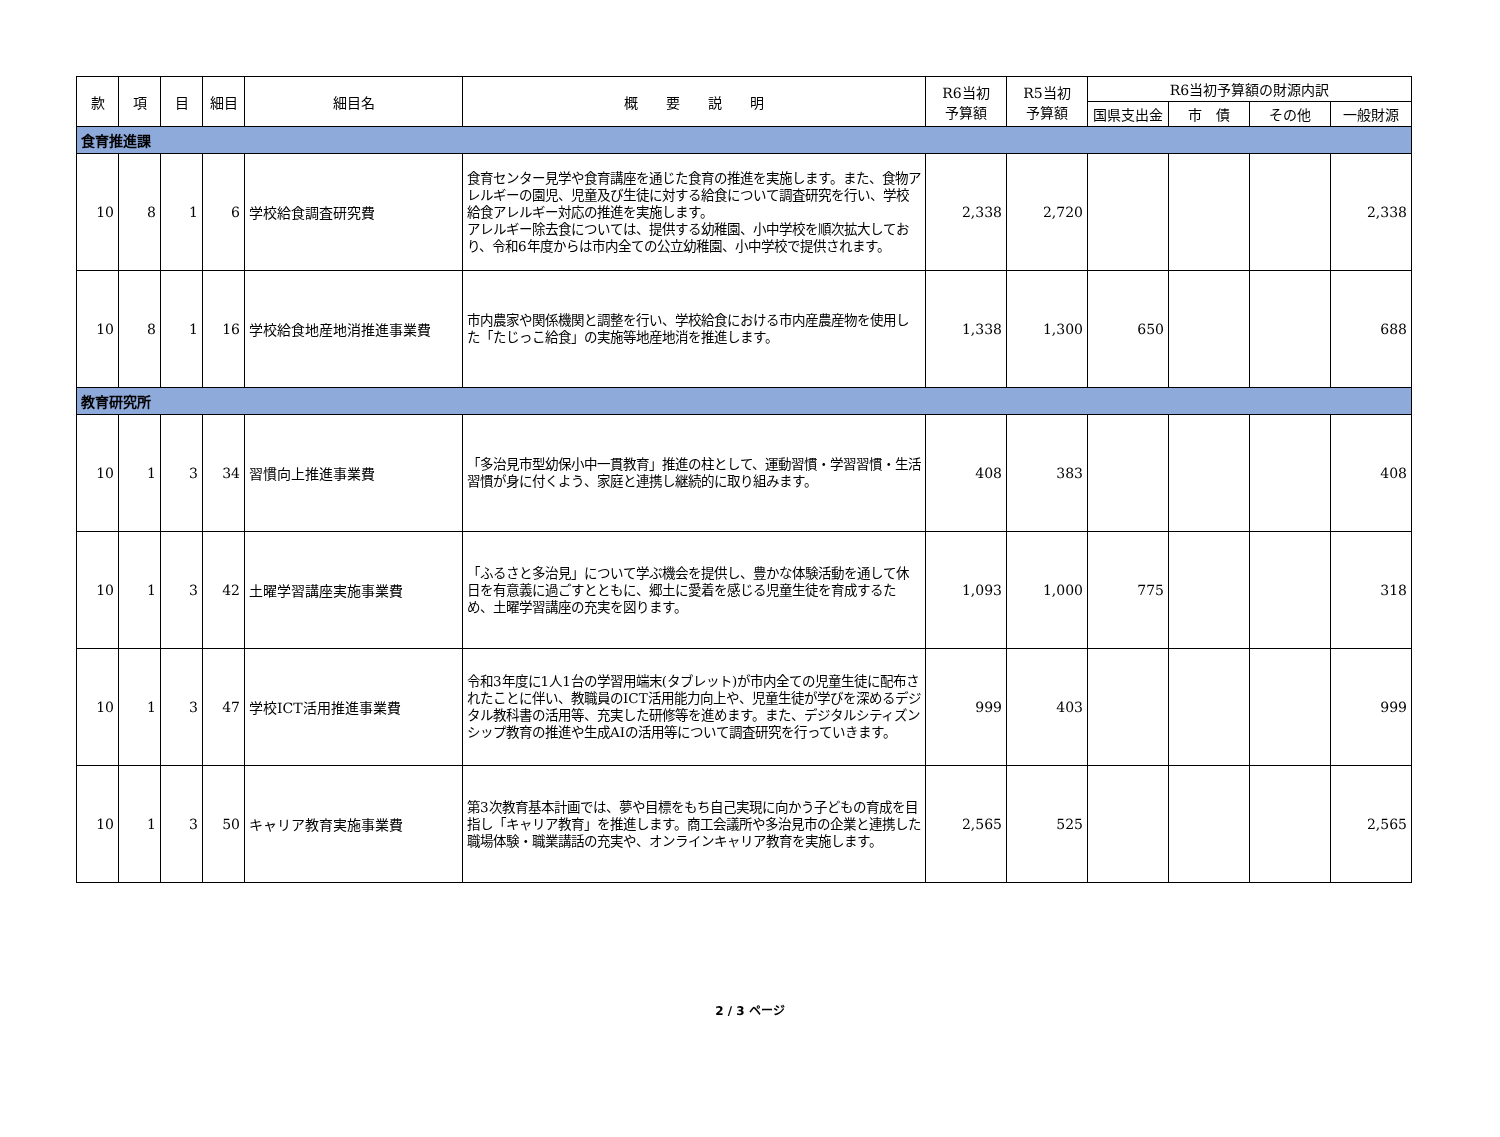| 款 | 項 | 目 | 細目 | 細目名 | 概 要 説 明 | R6当初 予算額 | R5当初 予算額 | R6当初予算額の財源内訳 | | | |
| --- | --- | --- | --- | --- | --- | --- | --- | --- | --- | --- | --- |
| | | | | | | | | 国県支出金 | 市 債 | その他 | 一般財源 |
| 食育推進課 | | | | | | | | | | | |
| 10 | 8 | 1 | 6 | 学校給食調査研究費 | 食育センター見学や食育講座を通じた食育の推進を実施します。また、食物アレルギーの園児、児童及び生徒に対する給食について調査研究を行い、学校給食アレルギー対応の推進を実施します。 アレルギー除去食については、提供する幼稚園、小中学校を順次拡大しており、令和6年度からは市内全ての公立幼稚園、小中学校で提供されます。 | 2,338 | 2,720 | | | | 2,338 |
| 10 | 8 | 1 | 16 | 学校給食地産地消推進事業費 | 市内農家や関係機関と調整を行い、学校給食における市内産農産物を使用した「たじっこ給食」の実施等地産地消を推進します。 | 1,338 | 1,300 | 650 | | | 688 |
| 教育研究所 | | | | | | | | | | | |
| 10 | 1 | 3 | 34 | 習慣向上推進事業費 | 「多治見市型幼保小中一貫教育」推進の柱として、運動習慣・学習習慣・生活習慣が身に付くよう、家庭と連携し継続的に取り組みます。 | 408 | 383 | | | | 408 |
| 10 | 1 | 3 | 42 | 土曜学習講座実施事業費 | 「ふるさと多治見」について学ぶ機会を提供し、豊かな体験活動を通して休日を有意義に過ごすとともに、郷土に愛着を感じる児童生徒を育成するため、土曜学習講座の充実を図ります。 | 1,093 | 1,000 | 775 | | | 318 |
| 10 | 1 | 3 | 47 | 学校ICT活用推進事業費 | 令和3年度に1人1台の学習用端末(タブレット)が市内全ての児童生徒に配布されたことに伴い、教職員のICT活用能力向上や、児童生徒が学びを深めるデジタル教科書の活用等、充実した研修等を進めます。また、デジタルシティズンシップ教育の推進や生成AIの活用等について調査研究を行っていきます。 | 999 | 403 | | | | 999 |
| 10 | 1 | 3 | 50 | キャリア教育実施事業費 | 第3次教育基本計画では、夢や目標をもち自己実現に向かう子どもの育成を目指し「キャリア教育」を推進します。商工会議所や多治見市の企業と連携した職場体験・職業講話の充実や、オンラインキャリア教育を実施します。 | 2,565 | 525 | | | | 2,565 |
2 / 3 ページ